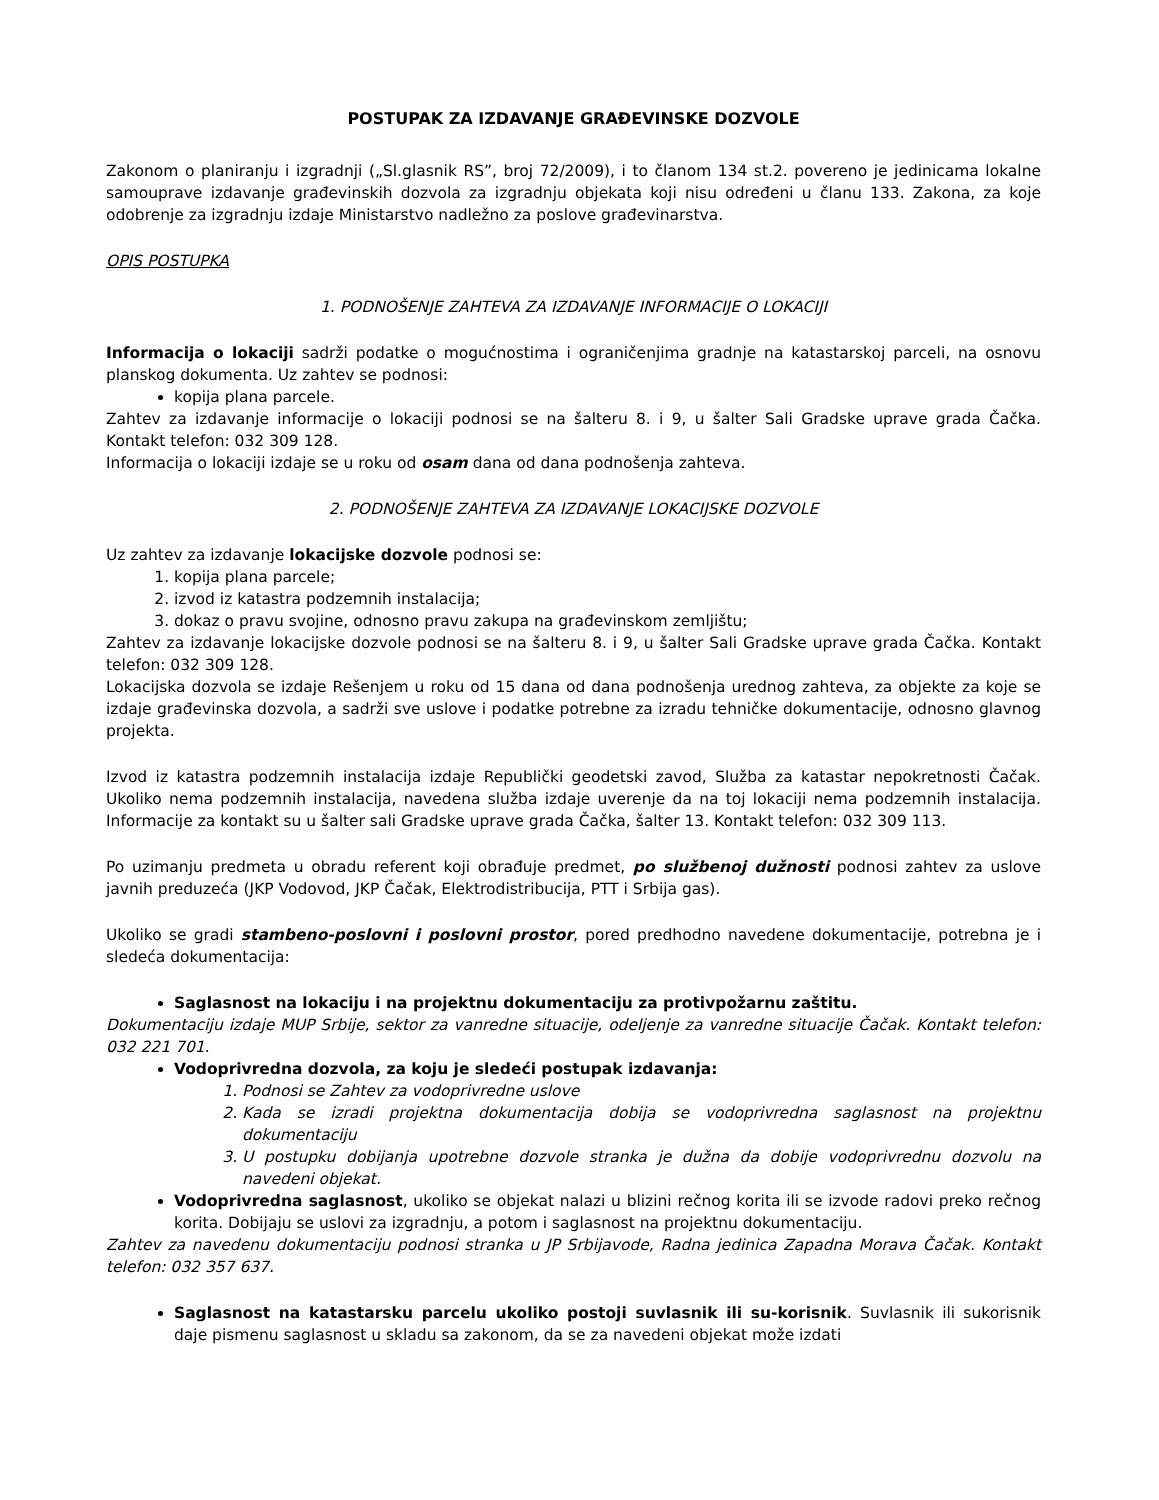POSTUPAK ZA IZDAVANJE GRAĐEVINSKE DOZVOLE
Zakonom o planiranju i izgradnji („Sl.glasnik RS”, broj 72/2009), i to članom 134 st.2. povereno je jedinicama lokalne samouprave izdavanje građevinskih dozvola za izgradnju objekata koji nisu određeni u članu 133. Zakona, za koje odobrenje za izgradnju izdaje Ministarstvo nadležno za poslove građevinarstva.
OPIS POSTUPKA
1. PODNOŠENJE ZAHTEVA ZA IZDAVANJE INFORMACIJE O LOKACIJI
Informacija o lokaciji sadrži podatke o mogućnostima i ograničenjima gradnje na katastarskoj parceli, na osnovu planskog dokumenta. Uz zahtev se podnosi:
kopija plana parcele.
Zahtev za izdavanje informacije o lokaciji podnosi se na šalteru 8. i 9, u šalter Sali Gradske uprave grada Čačka. Kontakt telefon: 032 309 128.
Informacija o lokaciji izdaje se u roku od osam dana od dana podnošenja zahteva.
2. PODNOŠENJE ZAHTEVA ZA IZDAVANJE LOKACIJSKE DOZVOLE
Uz zahtev za izdavanje lokacijske dozvole podnosi se:
1. kopija plana parcele;
2. izvod iz katastra podzemnih instalacija;
3. dokaz o pravu svojine, odnosno pravu zakupa na građevinskom zemljištu;
Zahtev za izdavanje lokacijske dozvole podnosi se na šalteru 8. i 9, u šalter Sali Gradske uprave grada Čačka. Kontakt telefon: 032 309 128.
Lokacijska dozvola se izdaje Rešenjem u roku od 15 dana od dana podnošenja urednog zahteva, za objekte za koje se izdaje građevinska dozvola, a sadrži sve uslove i podatke potrebne za izradu tehničke dokumentacije, odnosno glavnog projekta.
Izvod iz katastra podzemnih instalacija izdaje Republički geodetski zavod, Služba za katastar nepokretnosti Čačak. Ukoliko nema podzemnih instalacija, navedena služba izdaje uverenje da na toj lokaciji nema podzemnih instalacija. Informacije za kontakt su u šalter sali Gradske uprave grada Čačka, šalter 13. Kontakt telefon: 032 309 113.
Po uzimanju predmeta u obradu referent koji obrađuje predmet, po službenoj dužnosti podnosi zahtev za uslove javnih preduzeća (JKP Vodovod, JKP Čačak, Elektrodistribucija, PTT i Srbija gas).
Ukoliko se gradi stambeno-poslovni i poslovni prostor, pored predhodno navedene dokumentacije, potrebna je i sledeća dokumentacija:
Saglasnost na lokaciju i na projektnu dokumentaciju za protivpožarnu zaštitu.
Dokumentaciju izdaje MUP Srbije, sektor za vanredne situacije, odeljenje za vanredne situacije Čačak. Kontakt telefon: 032 221 701.
Vodoprivredna dozvola, za koju je sledeći postupak izdavanja:
1. Podnosi se Zahtev za vodoprivredne uslove
2. Kada se izradi projektna dokumentacija dobija se vodoprivredna saglasnost na projektnu dokumentaciju
3. U postupku dobijanja upotrebne dozvole stranka je dužna da dobije vodoprivrednu dozvolu na navedeni objekat.
Vodoprivredna saglasnost, ukoliko se objekat nalazi u blizini rečnog korita ili se izvode radovi preko rečnog korita. Dobijaju se uslovi za izgradnju, a potom i saglasnost na projektnu dokumentaciju.
Zahtev za navedenu dokumentaciju podnosi stranka u JP Srbijavode, Radna jedinica Zapadna Morava Čačak. Kontakt telefon: 032 357 637.
Saglasnost na katastarsku parcelu ukoliko postoji suvlasnik ili su-korisnik. Suvlasnik ili sukorisnik daje pismenu saglasnost u skladu sa zakonom, da se za navedeni objekat može izdati